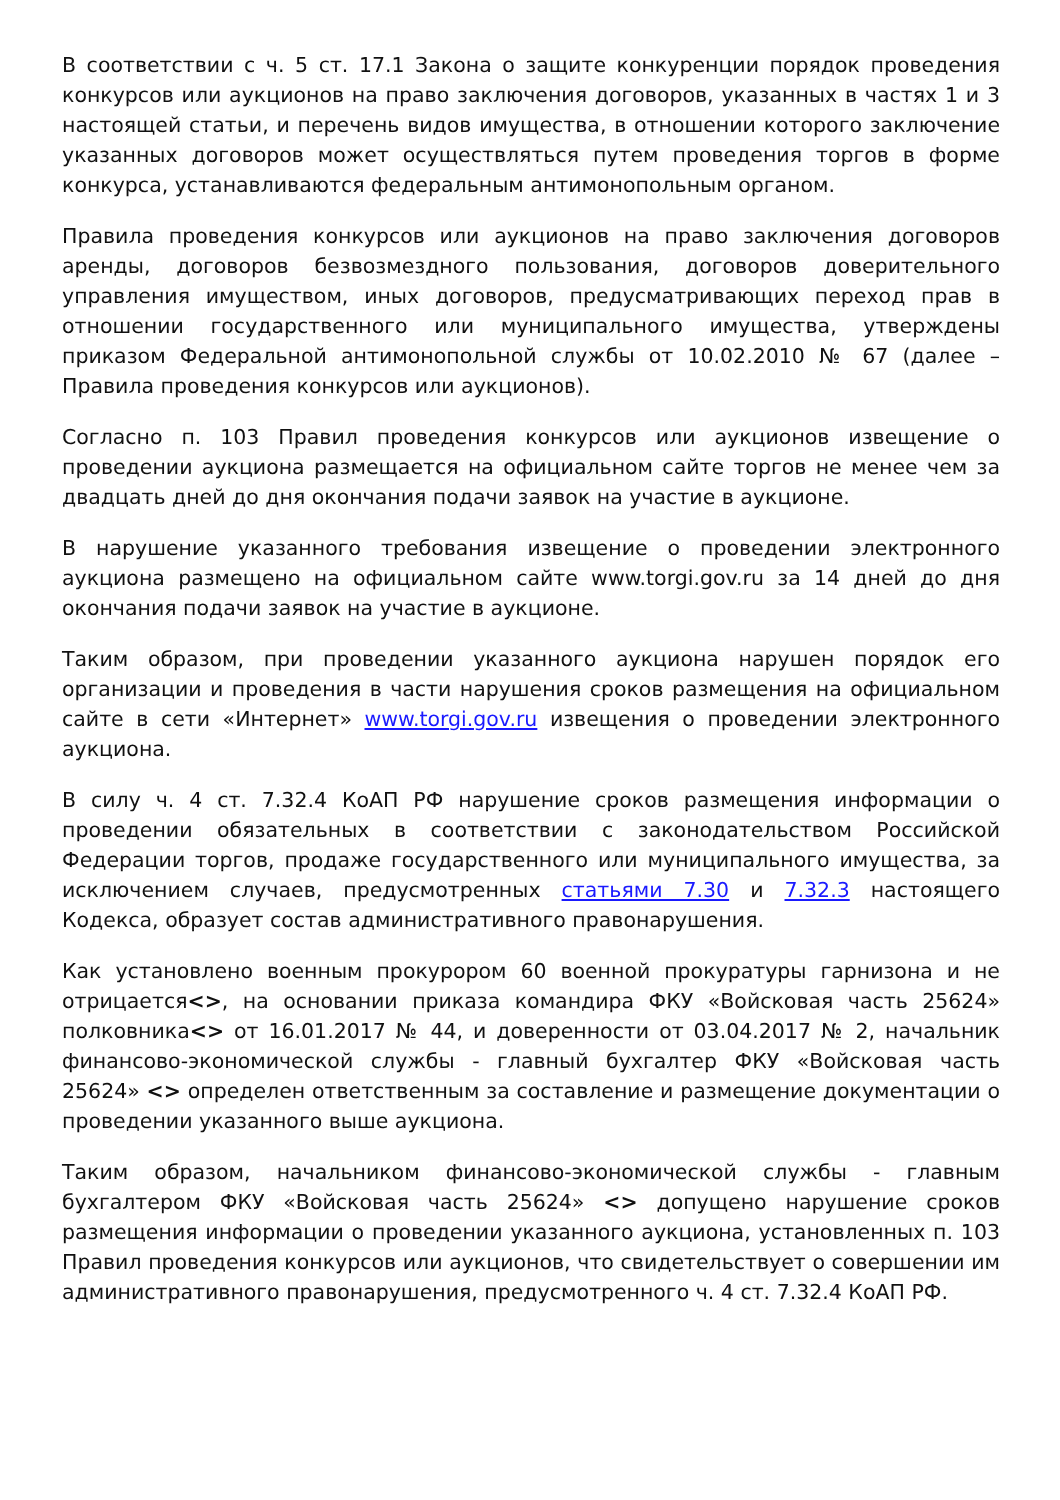В соответствии с ч. 5 ст. 17.1 Закона о защите конкуренции порядок проведения конкурсов или аукционов на право заключения договоров, указанных в частях 1 и 3 настоящей статьи, и перечень видов имущества, в отношении которого заключение указанных договоров может осуществляться путем проведения торгов в форме конкурса, устанавливаются федеральным антимонопольным органом.
Правила проведения конкурсов или аукционов на право заключения договоров аренды, договоров безвозмездного пользования, договоров доверительного управления имуществом, иных договоров, предусматривающих переход прав в отношении государственного или муниципального имущества, утверждены приказом Федеральной антимонопольной службы от 10.02.2010 № 67 (далее – Правила проведения конкурсов или аукционов).
Согласно п. 103 Правил проведения конкурсов или аукционов извещение о проведении аукциона размещается на официальном сайте торгов не менее чем за двадцать дней до дня окончания подачи заявок на участие в аукционе.
В нарушение указанного требования извещение о проведении электронного аукциона размещено на официальном сайте www.torgi.gov.ru за 14 дней до дня окончания подачи заявок на участие в аукционе.
Таким образом, при проведении указанного аукциона нарушен порядок его организации и проведения в части нарушения сроков размещения на официальном сайте в сети «Интернет» www.torgi.gov.ru извещения о проведении электронного аукциона.
В силу ч. 4 ст. 7.32.4 КоАП РФ нарушение сроков размещения информации о проведении обязательных в соответствии с законодательством Российской Федерации торгов, продаже государственного или муниципального имущества, за исключением случаев, предусмотренных статьями 7.30 и 7.32.3 настоящего Кодекса, образует состав административного правонарушения.
Как установлено военным прокурором 60 военной прокуратуры гарнизона и не отрицается<>, на основании приказа командира ФКУ «Войсковая часть 25624» полковника<> от 16.01.2017 № 44, и доверенности от 03.04.2017 № 2, начальник финансово-экономической службы - главный бухгалтер ФКУ «Войсковая часть 25624» <> определен ответственным за составление и размещение документации о проведении указанного выше аукциона.
Таким образом, начальником финансово-экономической службы - главным бухгалтером ФКУ «Войсковая часть 25624» <> допущено нарушение сроков размещения информации о проведении указанного аукциона, установленных п. 103 Правил проведения конкурсов или аукционов, что свидетельствует о совершении им административного правонарушения, предусмотренного ч. 4 ст. 7.32.4 КоАП РФ.